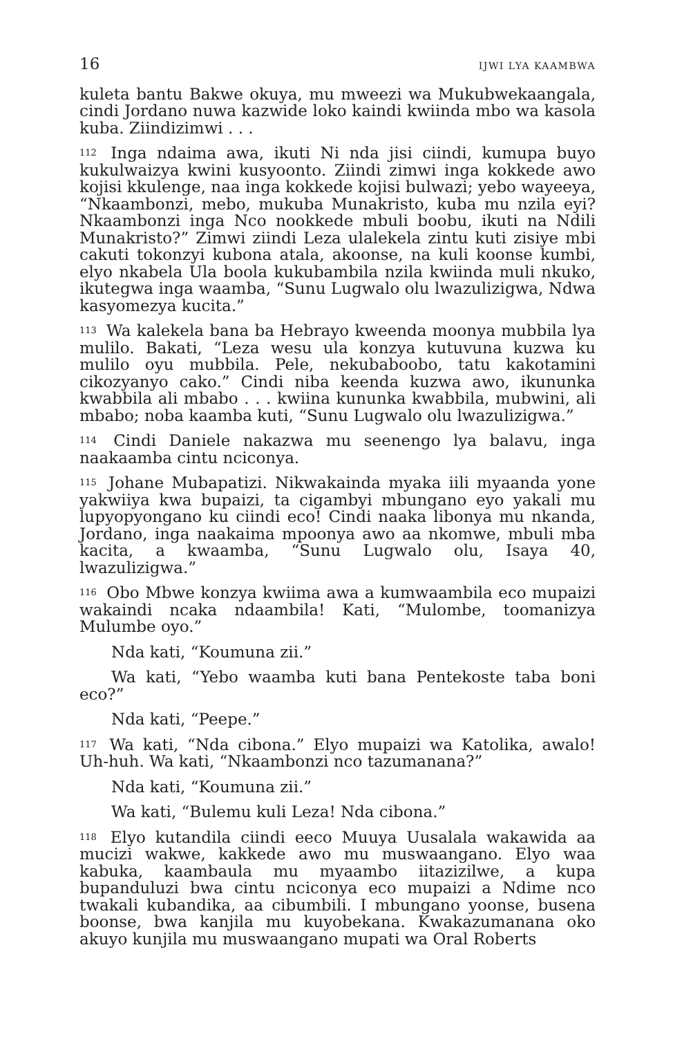16 IJWI LYA KAAMBWA
kuleta bantu Bakwe okuya, mu mweezi wa Mukubwekaangala, cindi Jordano nuwa kazwide loko kaindi kwiinda mbo wa kasola kuba. Ziindizimwi . . .
<sup>112</sup> Inga ndaima awa, ikuti Ni nda jisi ciindi, kumupa buyo kukulwaizya kwini kusyoonto. Ziindi zimwi inga kokkede awo kojisi kkulenge, naa inga kokkede kojisi bulwazi; yebo wayeeya, “Nkaambonzi, mebo, mukuba Munakristo, kuba mu nzila eyi? Nkaambonzi inga Nco nookkede mbuli boobu, ikuti na Ndili Munakristo?” Zimwi ziindi Leza ulalekela zintu kuti zisiye mbi cakuti tokonzyi kubona atala, akoonse, na kuli koonse kumbi, elyo nkabela Ula boola kukubambila nzila kwiinda muli nkuko, ikutegwa inga waamba, “Sunu Lugwalo olu lwazulizigwa, Ndwa kasyomezya kucita.”
<sup>113</sup> Wa kalekela bana ba Hebrayo kweenda moonya mubbila lya mulilo. Bakati, “Leza wesu ula konzya kutuvuna kuzwa ku mulilo oyu mubbila. Pele, nekubaboobo, tatu kakotamini cikozyanyo cako.” Cindi niba keenda kuzwa awo, ikununka kwabbila ali mbabo . . . kwiina kununka kwabbila, mubwini, ali mbabo; noba kaamba kuti, “Sunu Lugwalo olu lwazulizigwa.”
<sup>114</sup> Cindi Daniele nakazwa mu seenengo lya balavu, inga naakaamba cintu nciconya.
<sup>115</sup> Johane Mubapatizi. Nikwakainda myaka iili myaanda yone yakwiiya kwa bupaizi, ta cigambyi mbungano eyo yakali mu lupyopyongano ku ciindi eco! Cindi naaka libonya mu nkanda, Jordano, inga naakaima mpoonya awo aa nkomwe, mbuli mba kacita, a kwaamba, “Sunu Lugwalo olu, Isaya 40, lwazulizigwa.”
<sup>116</sup> Obo Mbwe konzya kwiima awa a kumwaambila eco mupaizi wakaindi ncaka ndaambila! Kati, “Mulombe, toomanizya Mulumbe oyo.”
Nda kati, “Koumuna zii.”
Wa kati, “Yebo waamba kuti bana Pentekoste taba boni eco?”
Nda kati, “Peepe.”
<sup>117</sup> Wa kati, “Nda cibona.” Elyo mupaizi wa Katolika, awalo! Uh-huh. Wa kati, “Nkaambonzi nco tazumanana?”
Nda kati, “Koumuna zii.”
Wa kati, “Bulemu kuli Leza! Nda cibona.”
<sup>118</sup> Elyo kutandila ciindi eeco Muuya Uusalala wakawida aa mucizi wakwe, kakkede awo mu muswaangano. Elyo waa kabuka, kaambaula mu myaambo iitazizilwe, a kupa bupanduluzi bwa cintu nciconya eco mupaizi a Ndime nco twakali kubandika, aa cibumbili. I mbungano yoonse, busena boonse, bwa kanjila mu kuyobekana. Kwakazumanana oko akuyo kunjila mu muswaangano mupati wa Oral Roberts